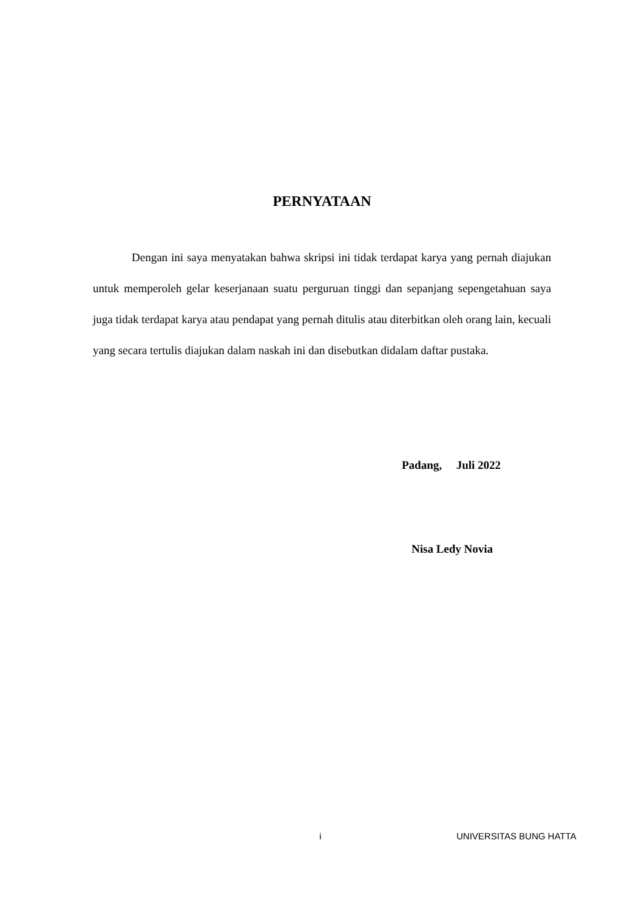PERNYATAAN
Dengan ini saya menyatakan bahwa skripsi ini tidak terdapat karya yang pernah diajukan untuk memperoleh gelar keserjanaan suatu perguruan tinggi dan sepanjang sepengetahuan saya juga tidak terdapat karya atau pendapat yang pernah ditulis atau diterbitkan oleh orang lain, kecuali yang secara tertulis diajukan dalam naskah ini dan disebutkan didalam daftar pustaka.
Padang, Juli 2022
Nisa Ledy Novia
i UNIVERSITAS BUNG HATTA